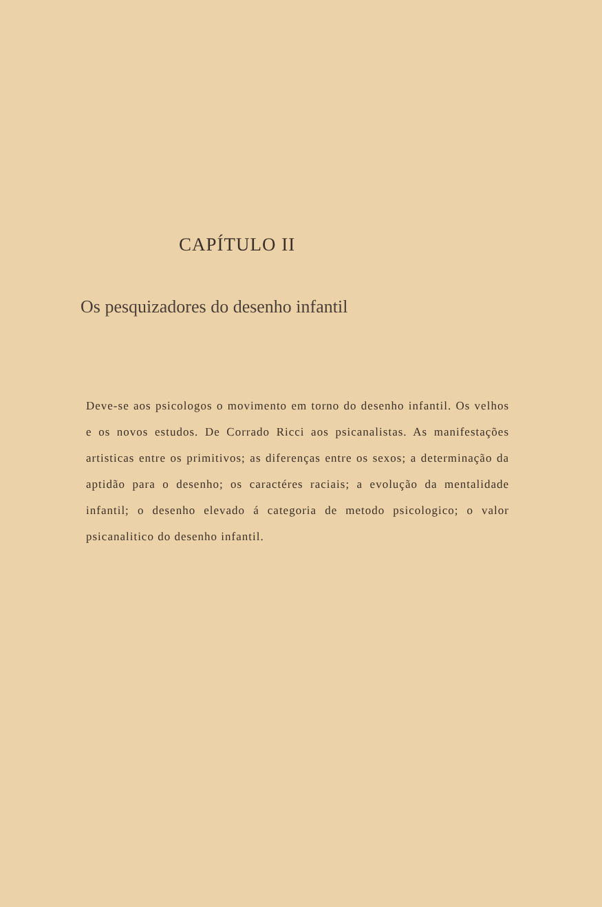CAPÍTULO II
Os pesquizadores do desenho infantil
Deve-se aos psicologos o movimento em torno do desenho infantil. Os velhos e os novos estudos. De Corrado Ricci aos psicanalistas. As manifestações artisticas entre os primitivos; as diferenças entre os sexos; a determinação da aptidão para o desenho; os caractéres raciais; a evolução da mentalidade infantil; o desenho elevado á categoria de metodo psicologico; o valor psicanalitico do desenho infantil.